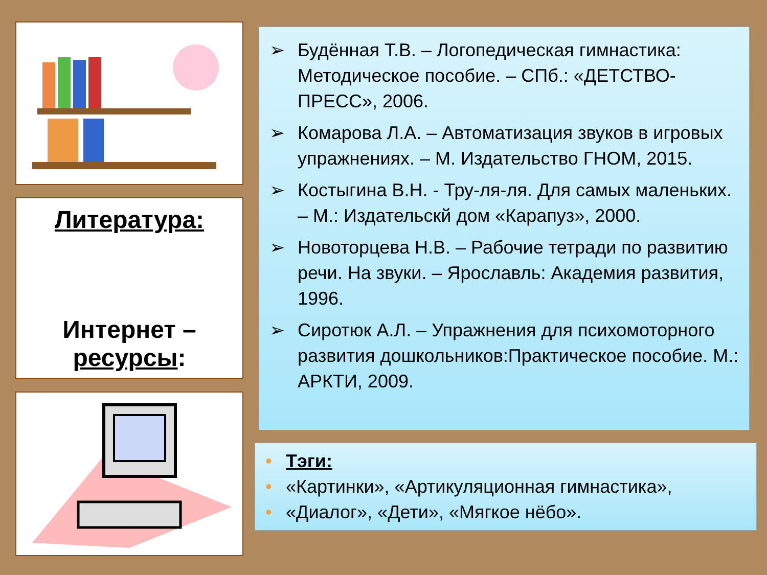Литература:
Интернет –
ресурсы:
➢ Будённая Т.В. – Логопедическая гимнастика: Методическое пособие. – СПб.: «ДЕТСТВО-ПРЕСС», 2006.
➢ Комарова Л.А. – Автоматизация звуков в игровых упражнениях. – М. Издательство ГНОМ, 2015.
➢ Костыгина В.Н. - Тру-ля-ля. Для самых маленьких. – М.: Издательскй дом «Карапуз», 2000.
➢ Новоторцева Н.В. – Рабочие тетради по развитию речи. На звуки. – Ярославль: Академия развития, 1996.
➢ Сиротюк А.Л. – Упражнения для психомоторного развития дошкольников:Практическое пособие. М.: АРКТИ, 2009.
• Тэги:
• «Картинки», «Артикуляционная гимнастика»,
• «Диалог», «Дети», «Мягкое нёбо».